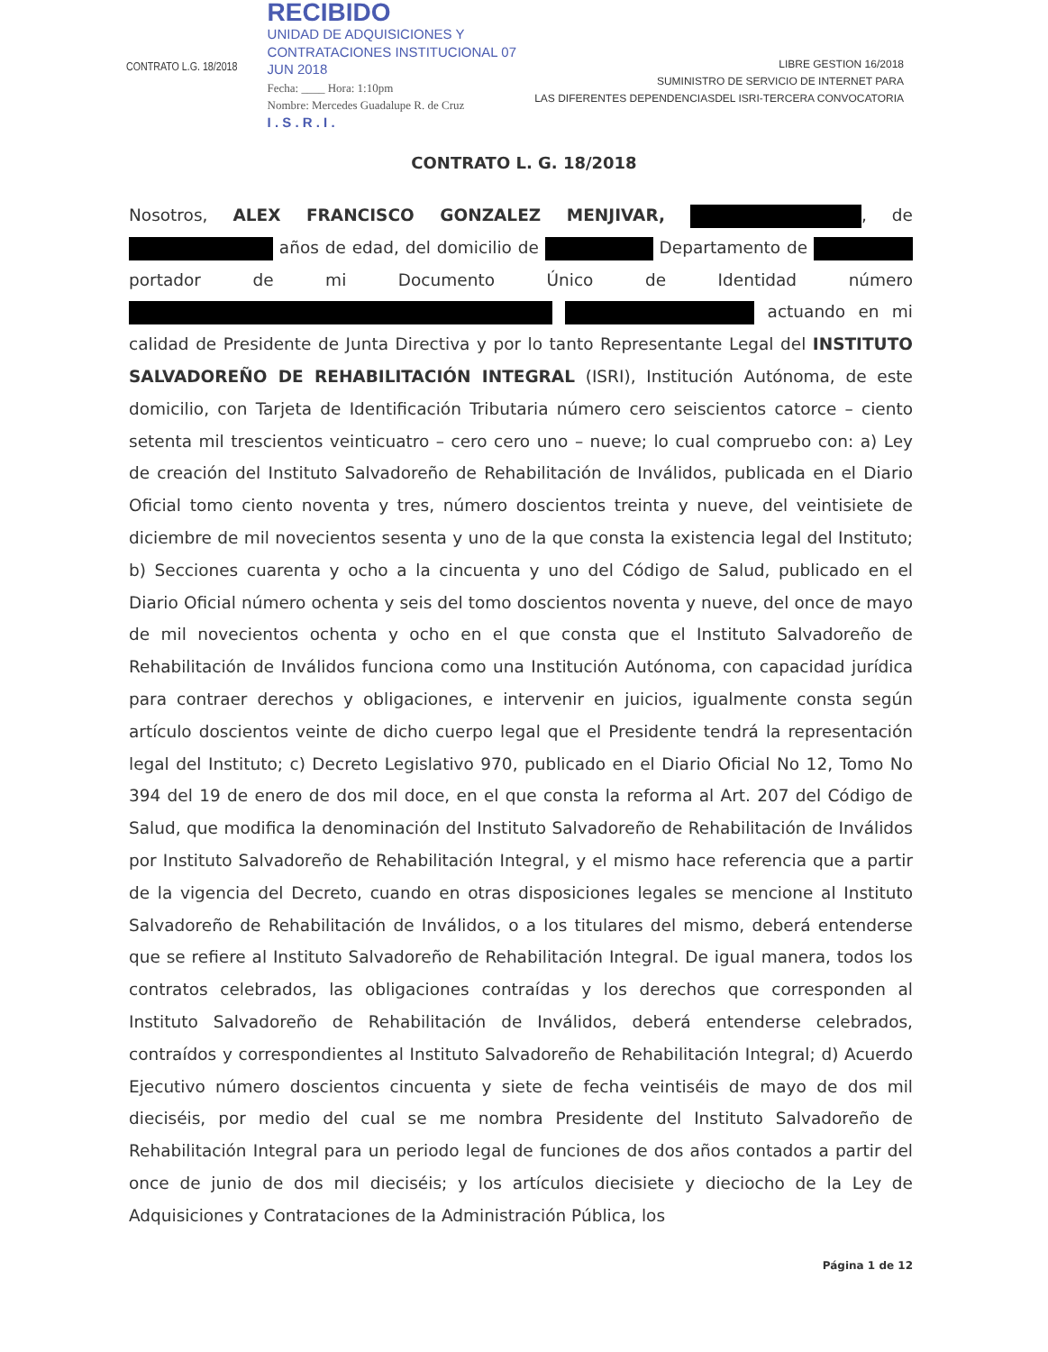CONTRATO L.G. 18/2018
RECIBIDO
UNIDAD DE ADQUISICIONES Y
CONTRATACIONES INSTITUCIONAL 07 JUN 2018
Fecha: ____ Hora: 1:10pm
Nombre: Mercedes Guadalupe R. de Cruz
I . S . R . I .
LIBRE GESTION 16/2018
SUMINISTRO DE SERVICIO DE INTERNET PARA
LAS DIFERENTES DEPENDENCIASDEL ISRI-TERCERA CONVOCATORIA
CONTRATO L. G. 18/2018
Nosotros, ALEX FRANCISCO GONZALEZ MENJIVAR, , de años de edad, del domicilio de Departamento de portador de mi Documento Único de Identidad número actuando en mi calidad de Presidente de Junta Directiva y por lo tanto Representante Legal del INSTITUTO SALVADOREÑO DE REHABILITACIÓN INTEGRAL (ISRI), Institución Autónoma, de este domicilio, con Tarjeta de Identificación Tributaria número cero seiscientos catorce – ciento setenta mil trescientos veinticuatro – cero cero uno – nueve; lo cual compruebo con: a) Ley de creación del Instituto Salvadoreño de Rehabilitación de Inválidos, publicada en el Diario Oficial tomo ciento noventa y tres, número doscientos treinta y nueve, del veintisiete de diciembre de mil novecientos sesenta y uno de la que consta la existencia legal del Instituto; b) Secciones cuarenta y ocho a la cincuenta y uno del Código de Salud, publicado en el Diario Oficial número ochenta y seis del tomo doscientos noventa y nueve, del once de mayo de mil novecientos ochenta y ocho en el que consta que el Instituto Salvadoreño de Rehabilitación de Inválidos funciona como una Institución Autónoma, con capacidad jurídica para contraer derechos y obligaciones, e intervenir en juicios, igualmente consta según artículo doscientos veinte de dicho cuerpo legal que el Presidente tendrá la representación legal del Instituto; c) Decreto Legislativo 970, publicado en el Diario Oficial No 12, Tomo No 394 del 19 de enero de dos mil doce, en el que consta la reforma al Art. 207 del Código de Salud, que modifica la denominación del Instituto Salvadoreño de Rehabilitación de Inválidos por Instituto Salvadoreño de Rehabilitación Integral, y el mismo hace referencia que a partir de la vigencia del Decreto, cuando en otras disposiciones legales se mencione al Instituto Salvadoreño de Rehabilitación de Inválidos, o a los titulares del mismo, deberá entenderse que se refiere al Instituto Salvadoreño de Rehabilitación Integral. De igual manera, todos los contratos celebrados, las obligaciones contraídas y los derechos que corresponden al Instituto Salvadoreño de Rehabilitación de Inválidos, deberá entenderse celebrados, contraídos y correspondientes al Instituto Salvadoreño de Rehabilitación Integral; d) Acuerdo Ejecutivo número doscientos cincuenta y siete de fecha veintiséis de mayo de dos mil dieciséis, por medio del cual se me nombra Presidente del Instituto Salvadoreño de Rehabilitación Integral para un periodo legal de funciones de dos años contados a partir del once de junio de dos mil dieciséis; y los artículos diecisiete y dieciocho de la Ley de Adquisiciones y Contrataciones de la Administración Pública, los
Página 1 de 12